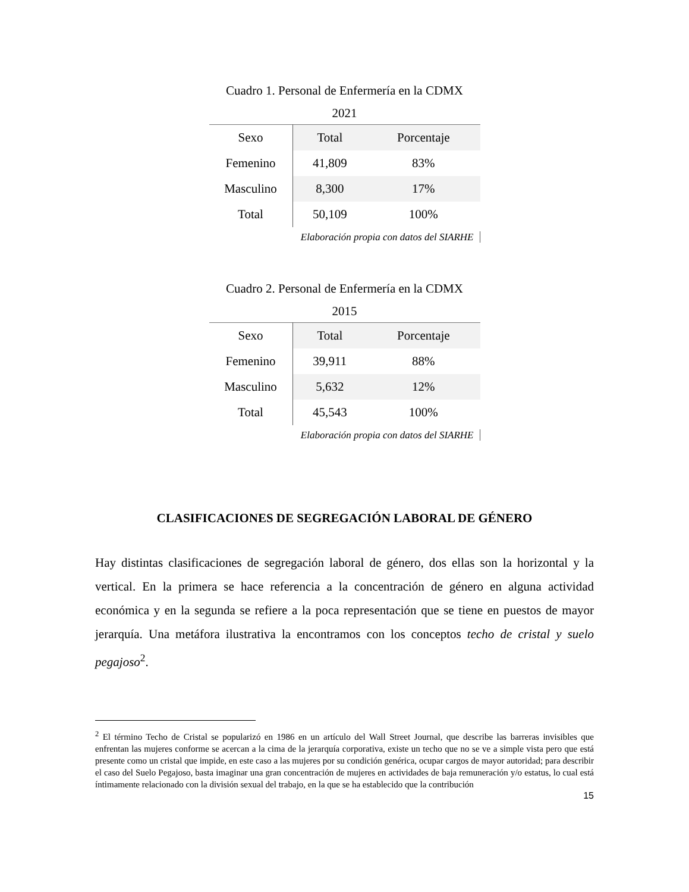Cuadro 1. Personal de Enfermería en la CDMX
2021
| Sexo | Total | Porcentaje |
| --- | --- | --- |
| Femenino | 41,809 | 83% |
| Masculino | 8,300 | 17% |
| Total | 50,109 | 100% |
Elaboración propia con datos del SIARHE
Cuadro 2. Personal de Enfermería en la CDMX
2015
| Sexo | Total | Porcentaje |
| --- | --- | --- |
| Femenino | 39,911 | 88% |
| Masculino | 5,632 | 12% |
| Total | 45,543 | 100% |
Elaboración propia con datos del SIARHE
CLASIFICACIONES DE SEGREGACIÓN LABORAL DE GÉNERO
Hay distintas clasificaciones de segregación laboral de género, dos ellas son la horizontal y la vertical. En la primera se hace referencia a la concentración de género en alguna actividad económica y en la segunda se refiere a la poca representación que se tiene en puestos de mayor jerarquía. Una metáfora ilustrativa la encontramos con los conceptos techo de cristal y suelo pegajoso<sup>2</sup>.
<sup>2</sup> El término Techo de Cristal se popularizó en 1986 en un artículo del Wall Street Journal, que describe las barreras invisibles que enfrentan las mujeres conforme se acercan a la cima de la jerarquía corporativa, existe un techo que no se ve a simple vista pero que está presente como un cristal que impide, en este caso a las mujeres por su condición genérica, ocupar cargos de mayor autoridad; para describir el caso del Suelo Pegajoso, basta imaginar una gran concentración de mujeres en actividades de baja remuneración y/o estatus, lo cual está íntimamente relacionado con la división sexual del trabajo, en la que se ha establecido que la contribución
15